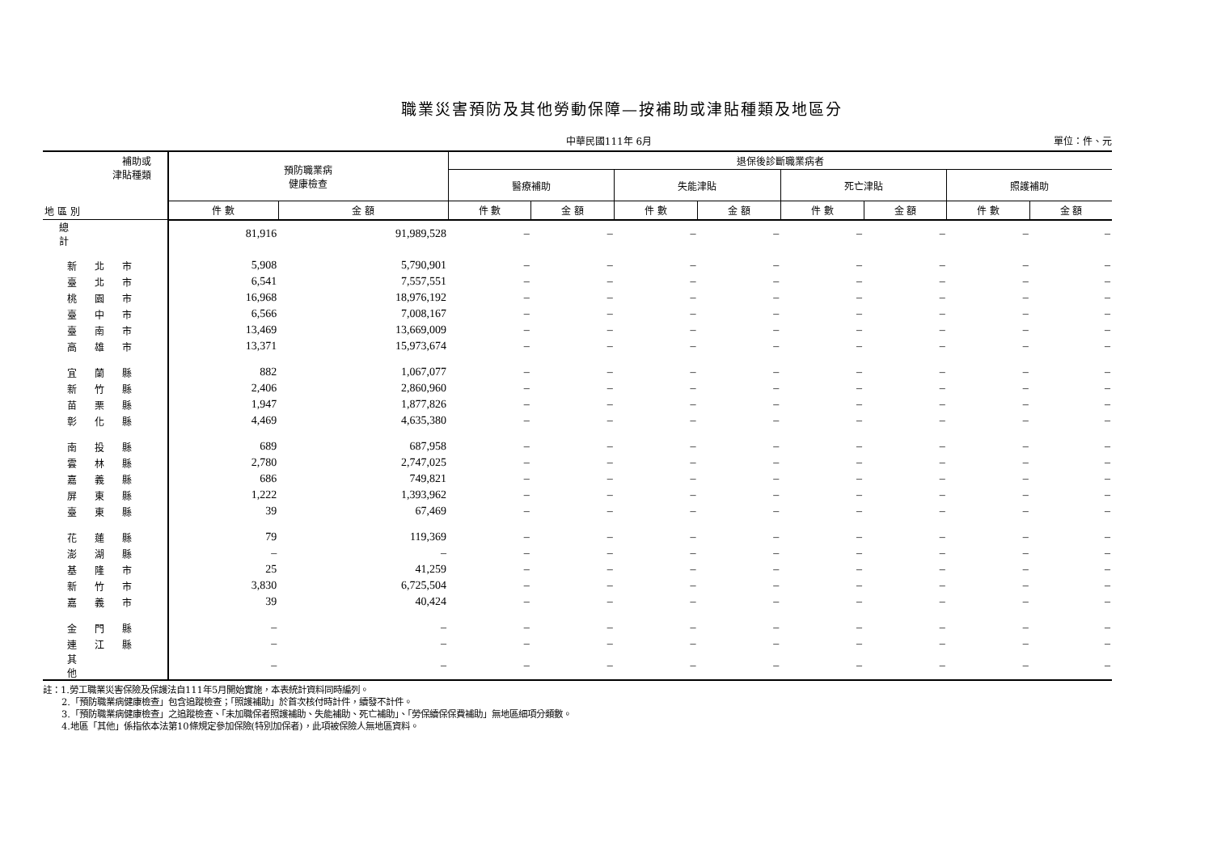職業災害預防及其他勞動保障—按補助或津貼種類及地區分
中華民國111年 6月 單位：件、元
| 補助或 津貼種類 地 區 別 | 預防職業病 健康檢查 | | 退保後診斷職業病者 | | | | | | | |
| --- | --- | --- | --- | --- | --- | --- | --- | --- | --- | --- |
| | | | 醫療補助 | | 失能津貼 | | 死亡津貼 | | 照護補助 | |
| | 件 數 | 金 額 | 件 數 | 金 額 | 件 數 | 金 額 | 件 數 | 金 額 | 件 數 | 金 額 |
| 總計 | 81,916 | 91,989,528 | – | – | – | – | – | – | – | – |
| 新北市 | 5,908 | 5,790,901 | – | – | – | – | – | – | – | – |
| 臺北市 | 6,541 | 7,557,551 | – | – | – | – | – | – | – | – |
| 桃園市 | 16,968 | 18,976,192 | – | – | – | – | – | – | – | – |
| 臺中市 | 6,566 | 7,008,167 | – | – | – | – | – | – | – | – |
| 臺南市 | 13,469 | 13,669,009 | – | – | – | – | – | – | – | – |
| 高雄市 | 13,371 | 15,973,674 | – | – | – | – | – | – | – | – |
| 宜蘭縣 | 882 | 1,067,077 | – | – | – | – | – | – | – | – |
| 新竹縣 | 2,406 | 2,860,960 | – | – | – | – | – | – | – | – |
| 苗栗縣 | 1,947 | 1,877,826 | – | – | – | – | – | – | – | – |
| 彰化縣 | 4,469 | 4,635,380 | – | – | – | – | – | – | – | – |
| 南投縣 | 689 | 687,958 | – | – | – | – | – | – | – | – |
| 雲林縣 | 2,780 | 2,747,025 | – | – | – | – | – | – | – | – |
| 嘉義縣 | 686 | 749,821 | – | – | – | – | – | – | – | – |
| 屏東縣 | 1,222 | 1,393,962 | – | – | – | – | – | – | – | – |
| 臺東縣 | 39 | 67,469 | – | – | – | – | – | – | – | – |
| 花蓮縣 | 79 | 119,369 | – | – | – | – | – | – | – | – |
| 澎湖縣 | – | – | – | – | – | – | – | – | – | – |
| 基隆市 | 25 | 41,259 | – | – | – | – | – | – | – | – |
| 新竹市 | 3,830 | 6,725,504 | – | – | – | – | – | – | – | – |
| 嘉義市 | 39 | 40,424 | – | – | – | – | – | – | – | – |
| 金門縣 | – | – | – | – | – | – | – | – | – | – |
| 連江縣 | – | – | – | – | – | – | – | – | – | – |
| 其他 | – | – | – | – | – | – | – | – | – | – |
註：1.勞工職業災害保險及保護法自111年5月開始實施，本表統計資料同時編列。
  2.「預防職業病健康檢查」包含追蹤檢查；「照護補助」於首次核付時計件，續發不計件。
  3.「預防職業病健康檢查」之追蹤檢查、「未加職保者照護補助、失能補助、死亡補助」、「勞保續保保費補助」無地區細項分類數。
  4.地區「其他」係指依本法第10條規定參加保險(特別加保者)，此項被保險人無地區資料。